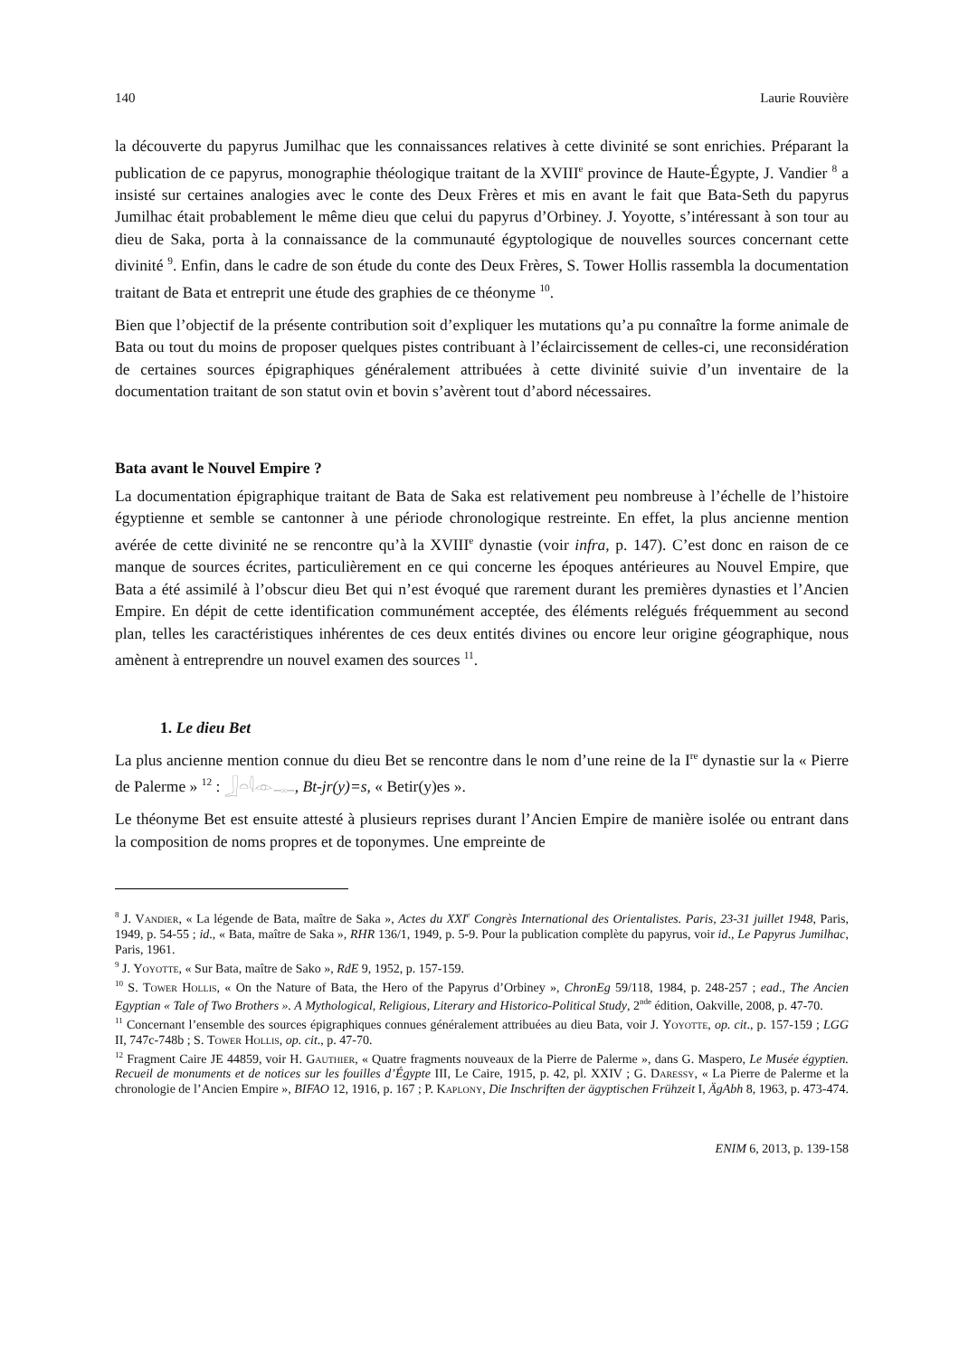140 Laurie Rouvière
la découverte du papyrus Jumilhac que les connaissances relatives à cette divinité se sont enrichies. Préparant la publication de ce papyrus, monographie théologique traitant de la XVIII<sup>e</sup> province de Haute-Égypte, J. Vandier <sup>8</sup> a insisté sur certaines analogies avec le conte des Deux Frères et mis en avant le fait que Bata-Seth du papyrus Jumilhac était probablement le même dieu que celui du papyrus d’Orbiney. J. Yoyotte, s’intéressant à son tour au dieu de Saka, porta à la connaissance de la communauté égyptologique de nouvelles sources concernant cette divinité <sup>9</sup>. Enfin, dans le cadre de son étude du conte des Deux Frères, S. Tower Hollis rassembla la documentation traitant de Bata et entreprit une étude des graphies de ce théonyme <sup>10</sup>.
Bien que l’objectif de la présente contribution soit d’expliquer les mutations qu’a pu connaître la forme animale de Bata ou tout du moins de proposer quelques pistes contribuant à l’éclaircissement de celles-ci, une reconsidération de certaines sources épigraphiques généralement attribuées à cette divinité suivie d’un inventaire de la documentation traitant de son statut ovin et bovin s’avèrent tout d’abord nécessaires.
Bata avant le Nouvel Empire ?
La documentation épigraphique traitant de Bata de Saka est relativement peu nombreuse à l’échelle de l’histoire égyptienne et semble se cantonner à une période chronologique restreinte. En effet, la plus ancienne mention avérée de cette divinité ne se rencontre qu’à la XVIII<sup>e</sup> dynastie (voir infra, p. 147). C’est donc en raison de ce manque de sources écrites, particulièrement en ce qui concerne les époques antérieures au Nouvel Empire, que Bata a été assimilé à l’obscur dieu Bet qui n’est évoqué que rarement durant les premières dynasties et l’Ancien Empire. En dépit de cette identification communément acceptée, des éléments relégués fréquemment au second plan, telles les caractéristiques inhérentes de ces deux entités divines ou encore leur origine géographique, nous amènent à entreprendre un nouvel examen des sources <sup>11</sup>.
1. Le dieu Bet
La plus ancienne mention connue du dieu Bet se rencontre dans le nom d’une reine de la I<sup>re</sup> dynastie sur la « Pierre de Palerme » <sup>12</sup> : 𓃀𓏏𓇋𓁹𓊃, Bt-jr(y)=s, « Betir(y)es ».
Le théonyme Bet est ensuite attesté à plusieurs reprises durant l’Ancien Empire de manière isolée ou entrant dans la composition de noms propres et de toponymes. Une empreinte de
<sup>8</sup> J. Vandier, « La légende de Bata, maître de Saka », Actes du XXI<sup>e</sup> Congrès International des Orientalistes. Paris, 23-31 juillet 1948, Paris, 1949, p. 54-55 ; id., « Bata, maître de Saka », RHR 136/1, 1949, p. 5-9. Pour la publication complète du papyrus, voir id., Le Papyrus Jumilhac, Paris, 1961.
<sup>9</sup> J. Yoyotte, « Sur Bata, maître de Sako », RdE 9, 1952, p. 157-159.
<sup>10</sup> S. Tower Hollis, « On the Nature of Bata, the Hero of the Papyrus d’Orbiney », ChronEg 59/118, 1984, p. 248-257 ; ead., The Ancien Egyptian « Tale of Two Brothers ». A Mythological, Religious, Literary and Historico-Political Study, 2<sup>nde</sup> édition, Oakville, 2008, p. 47-70.
<sup>11</sup> Concernant l’ensemble des sources épigraphiques connues généralement attribuées au dieu Bata, voir J. Yoyotte, op. cit., p. 157-159 ; LGG II, 747c-748b ; S. Tower Hollis, op. cit., p. 47-70.
<sup>12</sup> Fragment Caire JE 44859, voir H. Gauthier, « Quatre fragments nouveaux de la Pierre de Palerme », dans G. Maspero, Le Musée égyptien. Recueil de monuments et de notices sur les fouilles d’Égypte III, Le Caire, 1915, p. 42, pl. XXIV ; G. Daressy, « La Pierre de Palerme et la chronologie de l’Ancien Empire », BIFAO 12, 1916, p. 167 ; P. Kaplony, Die Inschriften der ägyptischen Frühzeit I, ÄgAbh 8, 1963, p. 473-474.
ENIM 6, 2013, p. 139-158